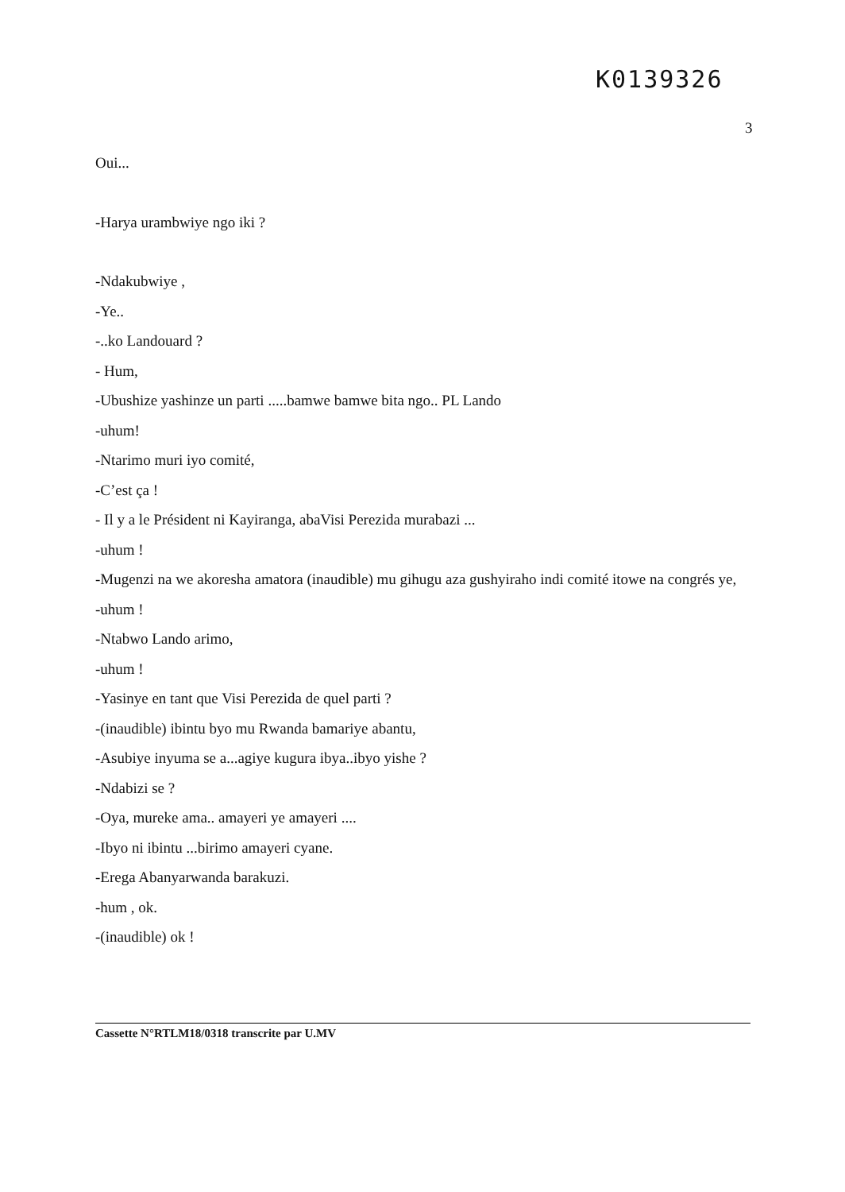K0139326
3
Oui...
-Harya urambwiye ngo iki ?
-Ndakubwiye ,
-Ye..
-..ko Landouard ?
- Hum,
-Ubushize yashinze un parti .....bamwe bamwe bita ngo.. PL Lando
-uhum!
-Ntarimo muri iyo comité,
-C’est ça !
- Il y a le Président ni Kayiranga, abaVisi Perezida murabazi ...
-uhum !
-Mugenzi na we akoresha amatora (inaudible) mu gihugu aza gushyiraho indi comité itowe na congrés ye,
-uhum !
-Ntabwo Lando arimo,
-uhum !
-Yasinye en tant que Visi Perezida de quel parti ?
-(inaudible) ibintu byo mu Rwanda bamariye abantu,
-Asubiye inyuma se a...agiye kugura ibya..ibyo yishe ?
-Ndabizi se ?
-Oya, mureke ama.. amayeri ye amayeri ....
-Ibyo ni ibintu ...birimo amayeri cyane.
-Erega Abanyarwanda barakuzi.
-hum , ok.
-(inaudible) ok !
Cassette N°RTLM18/0318 transcrite par U.MV